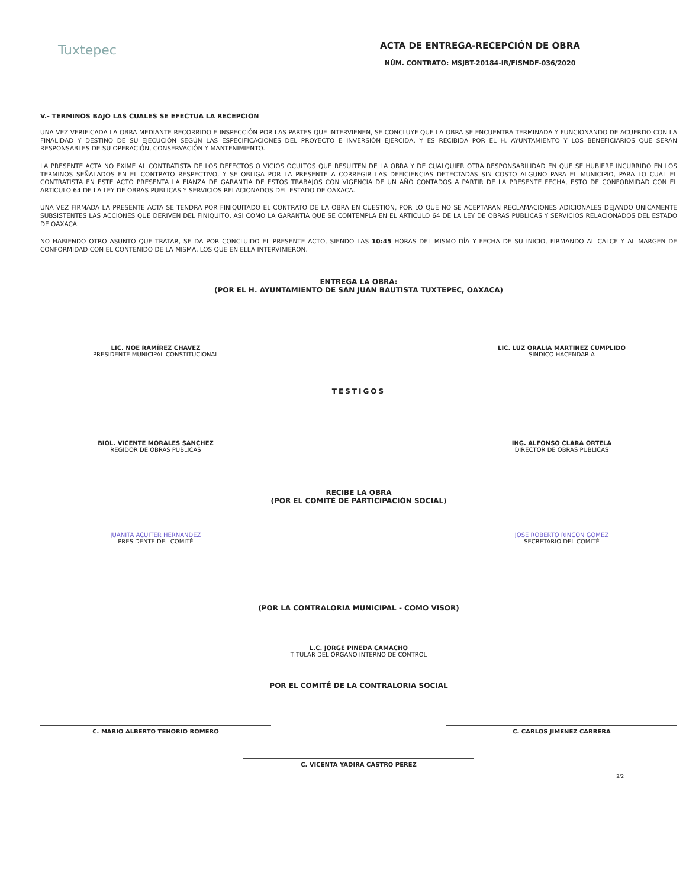Tuxtepec
ACTA DE ENTREGA-RECEPCIÓN DE OBRA
NÚM. CONTRATO: MSJBT-20184-IR/FISMDF-036/2020
V.- TERMINOS BAJO LAS CUALES SE EFECTUA LA RECEPCION
UNA VEZ VERIFICADA LA OBRA MEDIANTE RECORRIDO E INSPECCIÓN POR LAS PARTES QUE INTERVIENEN, SE CONCLUYE QUE LA OBRA SE ENCUENTRA TERMINADA Y FUNCIONANDO DE ACUERDO CON LA FINALIDAD Y DESTINO DE SU EJECUCIÓN SEGÚN LAS ESPECIFICACIONES DEL PROYECTO E INVERSIÓN EJERCIDA, Y ES RECIBIDA POR EL H. AYUNTAMIENTO Y LOS BENEFICIARIOS QUE SERAN RESPONSABLES DE SU OPERACIÓN, CONSERVACIÓN Y MANTENIMIENTO.
LA PRESENTE ACTA NO EXIME AL CONTRATISTA DE LOS DEFECTOS O VICIOS OCULTOS QUE RESULTEN DE LA OBRA Y DE CUALQUIER OTRA RESPONSABILIDAD EN QUE SE HUBIERE INCURRIDO EN LOS TERMINOS SEÑALADOS EN EL CONTRATO RESPECTIVO, Y SE OBLIGA POR LA PRESENTE A CORREGIR LAS DEFICIENCIAS DETECTADAS SIN COSTO ALGUNO PARA EL MUNICIPIO, PARA LO CUAL EL CONTRATISTA EN ESTE ACTO PRESENTA LA FIANZA DE GARANTIA DE ESTOS TRABAJOS CON VIGENCIA DE UN AÑO CONTADOS A PARTIR DE LA PRESENTE FECHA, ESTO DE CONFORMIDAD CON EL ARTICULO 64 DE LA LEY DE OBRAS PUBLICAS Y SERVICIOS RELACIONADOS DEL ESTADO DE OAXACA.
UNA VEZ FIRMADA LA PRESENTE ACTA SE TENDRA POR FINIQUITADO EL CONTRATO DE LA OBRA EN CUESTION, POR LO QUE NO SE ACEPTARAN RECLAMACIONES ADICIONALES DEJANDO UNICAMENTE SUBSISTENTES LAS ACCIONES QUE DERIVEN DEL FINIQUITO, ASI COMO LA GARANTIA QUE SE CONTEMPLA EN EL ARTICULO 64 DE LA LEY DE OBRAS PUBLICAS Y SERVICIOS RELACIONADOS DEL ESTADO DE OAXACA.
NO HABIENDO OTRO ASUNTO QUE TRATAR, SE DA POR CONCLUIDO EL PRESENTE ACTO, SIENDO LAS 10:45 HORAS DEL MISMO DÍA Y FECHA DE SU INICIO, FIRMANDO AL CALCE Y AL MARGEN DE CONFORMIDAD CON EL CONTENIDO DE LA MISMA, LOS QUE EN ELLA INTERVINIERON.
ENTREGA LA OBRA:
(POR EL H. AYUNTAMIENTO DE SAN JUAN BAUTISTA TUXTEPEC, OAXACA)
LIC. NOE RAMÍREZ CHAVEZ
PRESIDENTE MUNICIPAL CONSTITUCIONAL
LIC. LUZ ORALIA MARTINEZ CUMPLIDO
SINDICO HACENDARIA
TESTIGOS
BIOL. VICENTE MORALES SANCHEZ
REGIDOR DE OBRAS PUBLICAS
ING. ALFONSO CLARA ORTELA
DIRECTOR DE OBRAS PUBLICAS
RECIBE LA OBRA
(POR EL COMITÉ DE PARTICIPACIÓN SOCIAL)
JUANITA ACUITER HERNANDEZ
PRESIDENTE DEL COMITÉ
JOSE ROBERTO RINCON GOMEZ
SECRETARIO DEL COMITÉ
(POR LA CONTRALORIA MUNICIPAL - COMO VISOR)
L.C. JORGE PINEDA CAMACHO
TITULAR DEL ÓRGANO INTERNO DE CONTROL
POR EL COMITÉ DE LA CONTRALORIA SOCIAL
C. MARIO ALBERTO TENORIO ROMERO C. CARLOS JIMENEZ CARRERA
C. VICENTA YADIRA CASTRO PEREZ
2/2